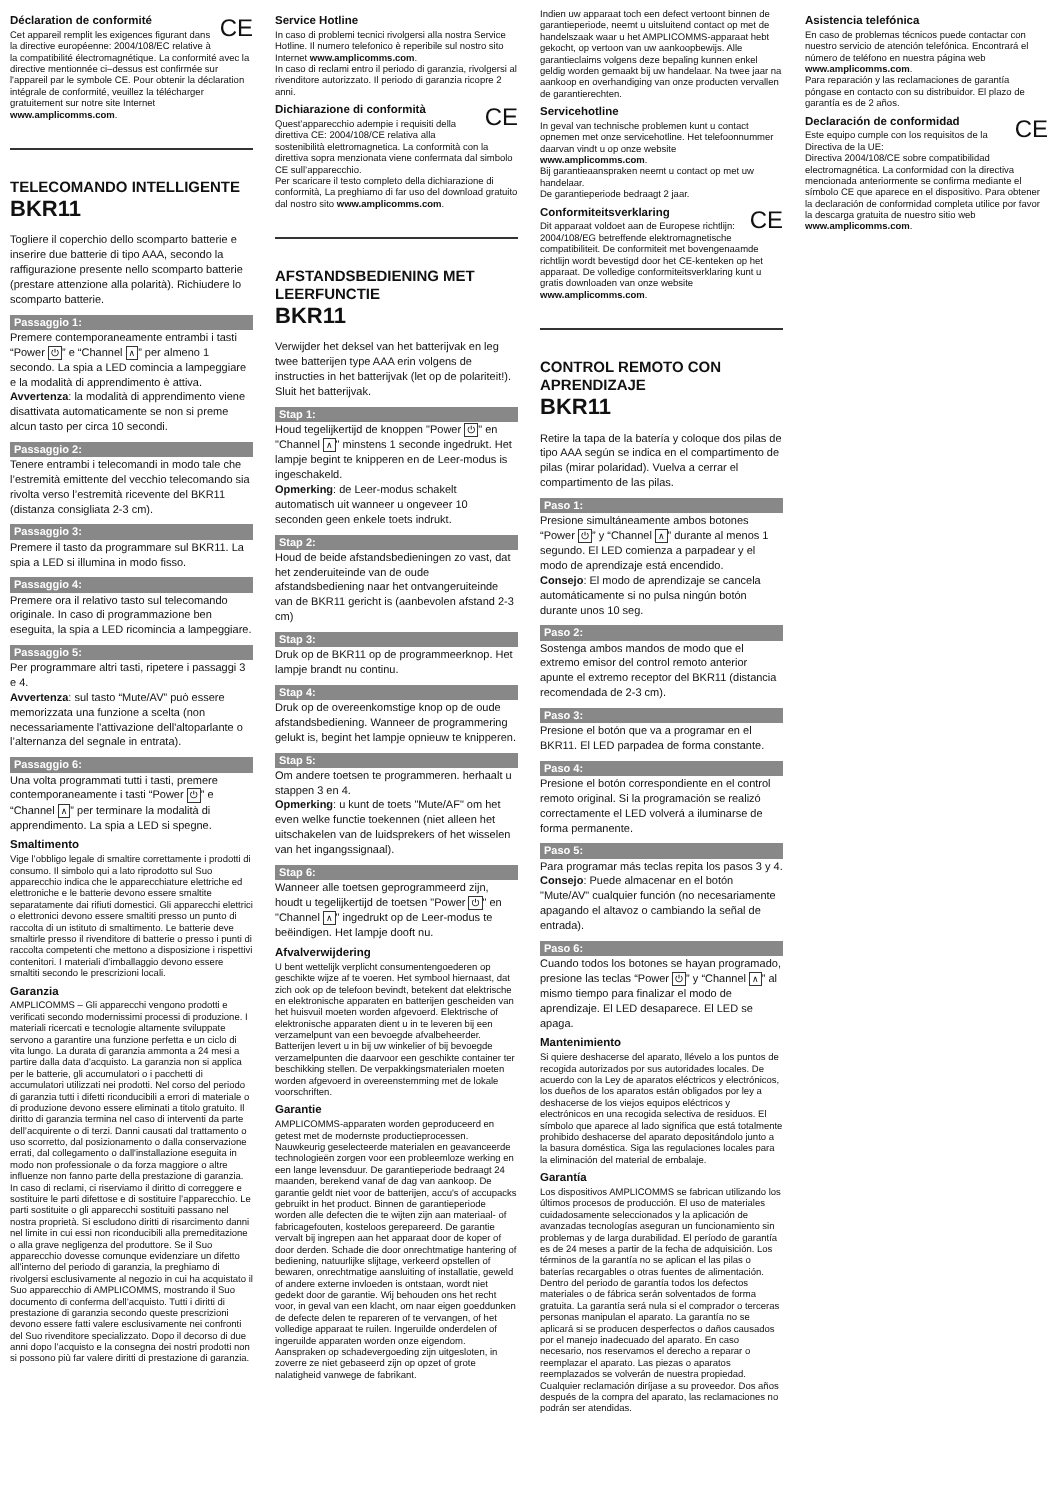Déclaration de conformité CE
Cet appareil remplit les exigences figurant dans la directive européenne: 2004/108/EC relative à la compatibilité électromagnétique. La conformité avec la directive mentionnée ci–dessus est confirmée sur l'appareil par le symbole CE. Pour obtenir la déclaration intégrale de conformité, veuillez la télécharger gratuitement sur notre site Internet www.amplicomms.com.
TELECOMANDO INTELLIGENTE
BKR11
Togliere il coperchio dello scomparto batterie e inserire due batterie di tipo AAA, secondo la raffigurazione presente nello scomparto batterie (prestare attenzione alla polarità). Richiudere lo scomparto batterie.
Passaggio 1:
Premere contemporaneamente entrambi i tasti “Power ⏻” e “Channel ∧” per almeno 1 secondo. La spia a LED comincia a lampeggiare e la modalità di apprendimento è attiva.
Avvertenza: la modalità di apprendimento viene disattivata automaticamente se non si preme alcun tasto per circa 10 secondi.
Passaggio 2:
Tenere entrambi i telecomandi in modo tale che l’estremità emittente del vecchio telecomando sia rivolta verso l’estremità ricevente del BKR11 (distanza consigliata 2-3 cm).
Passaggio 3:
Premere il tasto da programmare sul BKR11. La spia a LED si illumina in modo fisso.
Passaggio 4:
Premere ora il relativo tasto sul telecomando originale. In caso di programmazione ben eseguita, la spia a LED ricomincia a lampeggiare.
Passaggio 5:
Per programmare altri tasti, ripetere i passaggi 3 e 4.
Avvertenza: sul tasto “Mute/AV” può essere memorizzata una funzione a scelta (non necessariamente l'attivazione dell'altoparlante o l’alternanza del segnale in entrata).
Passaggio 6:
Una volta programmati tutti i tasti, premere contemporaneamente i tasti “Power ⏻” e “Channel ∧” per terminare la modalità di apprendimento. La spia a LED si spegne.
Smaltimento
Vige l’obbligo legale di smaltire correttamente i prodotti di consumo. Il simbolo qui a lato riprodotto sul Suo apparecchio indica che le apparecchiature elettriche ed elettroniche e le batterie devono essere smaltite separatamente dai rifiuti domestici. Gli apparecchi elettrici o elettronici devono essere smaltiti presso un punto di raccolta di un istituto di smaltimento. Le batterie deve smaltirle presso il rivenditore di batterie o presso i punti di raccolta competenti che mettono a disposizione i rispettivi contenitori. I materiali d’imballaggio devono essere smaltiti secondo le prescrizioni locali.
Garanzia
AMPLICOMMS – Gli apparecchi vengono prodotti e verificati secondo modernissimi processi di produzione. I materiali ricercati e tecnologie altamente sviluppate servono a garantire una funzione perfetta e un ciclo di vita lungo. La durata di garanzia ammonta a 24 mesi a partire dalla data d’acquisto. La garanzia non si applica per le batterie, gli accumulatori o i pacchetti di accumulatori utilizzati nei prodotti. Nel corso del periodo di garanzia tutti i difetti riconducibili a errori di materiale o di produzione devono essere eliminati a titolo gratuito. Il diritto di garanzia termina nel caso di interventi da parte dell’acquirente o di terzi. Danni causati dal trattamento o uso scorretto, dal posizionamento o dalla conservazione errati, dal collegamento o dall'installazione eseguita in modo non professionale o da forza maggiore o altre influenze non fanno parte della prestazione di garanzia. In caso di reclami, ci riserviamo il diritto di correggere e sostituire le parti difettose e di sostituire l’apparecchio. Le parti sostituite o gli apparecchi sostituiti passano nel nostra proprietà. Si escludono diritti di risarcimento danni nel limite in cui essi non riconducibili alla premeditazione o alla grave negligenza del produttore. Se il Suo apparecchio dovesse comunque evidenziare un difetto all’interno del periodo di garanzia, la preghiamo di rivolgersi esclusivamente al negozio in cui ha acquistato il Suo apparecchio di AMPLICOMMS, mostrando il Suo documento di conferma dell’acquisto. Tutti i diritti di prestazione di garanzia secondo queste prescrizioni devono essere fatti valere esclusivamente nei confronti del Suo rivenditore specializzato. Dopo il decorso di due anni dopo l’acquisto e la consegna dei nostri prodotti non si possono più far valere diritti di prestazione di garanzia.
Service Hotline
In caso di problemi tecnici rivolgersi alla nostra Service Hotline. Il numero telefonico è reperibile sul nostro sito Internet www.amplicomms.com.
In caso di reclami entro il periodo di garanzia, rivolgersi al rivenditore autorizzato. Il periodo di garanzia ricopre 2 anni.
Dichiarazione di conformità CE
Quest’apparecchio adempie i requisiti della direttiva CE: 2004/108/CE relativa alla sostenibilità elettromagnetica. La conformità con la direttiva sopra menzionata viene confermata dal simbolo CE sull’apparecchio.
Per scaricare il testo completo della dichiarazione di conformità, La preghiamo di far uso del download gratuito dal nostro sito www.amplicomms.com.
AFSTANDSBEDIENING MET LEERFUNCTIE
BKR11
Verwijder het deksel van het batterijvak en leg twee batterijen type AAA erin volgens de instructies in het batterijvak (let op de polariteit!). Sluit het batterijvak.
Stap 1:
Houd tegelijkertijd de knoppen "Power ⏻" en "Channel ∧" minstens 1 seconde ingedrukt. Het lampje begint te knipperen en de Leer-modus is ingeschakeld.
Opmerking: de Leer-modus schakelt automatisch uit wanneer u ongeveer 10 seconden geen enkele toets indrukt.
Stap 2:
Houd de beide afstandsbedieningen zo vast, dat het zenderuiteinde van de oude afstandsbediening naar het ontvangeruiteinde van de BKR11 gericht is (aanbevolen afstand 2-3 cm)
Stap 3:
Druk op de BKR11 op de programmeerknop. Het lampje brandt nu continu.
Stap 4:
Druk op de overeenkomstige knop op de oude afstandsbediening. Wanneer de programmering gelukt is, begint het lampje opnieuw te knipperen.
Stap 5:
Om andere toetsen te programmeren. herhaalt u stappen 3 en 4.
Opmerking: u kunt de toets "Mute/AF" om het even welke functie toekennen (niet alleen het uitschakelen van de luidsprekers of het wisselen van het ingangssignaal).
Stap 6:
Wanneer alle toetsen geprogrammeerd zijn, houdt u tegelijkertijd de toetsen "Power ⏻" en "Channel ∧" ingedrukt op de Leer-modus te beëindigen. Het lampje dooft nu.
Afvalverwijdering
U bent wettelijk verplicht consumentengoederen op geschikte wijze af te voeren. Het symbool hiernaast, dat zich ook op de telefoon bevindt, betekent dat elektrische en elektronische apparaten en batterijen gescheiden van het huisvuil moeten worden afgevoerd. Elektrische of elektronische apparaten dient u in te leveren bij een verzamelpunt van een bevoegde afvalbeheerder. Batterijen levert u in bij uw winkelier of bij bevoegde verzamelpunten die daarvoor een geschikte container ter beschikking stellen. De verpakkingsmaterialen moeten worden afgevoerd in overeenstemming met de lokale voorschriften.
Garantie
AMPLICOMMS-apparaten worden geproduceerd en getest met de modernste productieprocessen. Nauwkeurig geselecteerde materialen en geavanceerde technologieën zorgen voor een probleemloze werking en een lange levensduur. De garantieperiode bedraagt 24 maanden, berekend vanaf de dag van aankoop. De garantie geldt niet voor de batterijen, accu's of accupacks gebruikt in het product. Binnen de garantieperiode worden alle defecten die te wijten zijn aan materiaal- of fabricagefouten, kosteloos gerepareerd. De garantie vervalt bij ingrepen aan het apparaat door de koper of door derden. Schade die door onrechtmatige hantering of bediening, natuurlijke slijtage, verkeerd opstellen of bewaren, onrechtmatige aansluiting of installatie, geweld of andere externe invloeden is ontstaan, wordt niet gedekt door de garantie. Wij behouden ons het recht voor, in geval van een klacht, om naar eigen goeddunken de defecte delen te repareren of te vervangen, of het volledige apparaat te ruilen. Ingeruilde onderdelen of ingeruilde apparaten worden onze eigendom. Aanspraken op schadevergoeding zijn uitgesloten, in zoverre ze niet gebaseerd zijn op opzet of grote nalatigheid vanwege de fabrikant.
Indien uw apparaat toch een defect vertoont binnen de garantieperiode, neemt u uitsluitend contact op met de handelszaak waar u het AMPLICOMMS-apparaat hebt gekocht, op vertoon van uw aankoopbewijs. Alle garantieclaims volgens deze bepaling kunnen enkel geldig worden gemaakt bij uw handelaar. Na twee jaar na aankoop en overhandiging van onze producten vervallen de garantierechten.
Servicehotline
In geval van technische problemen kunt u contact opnemen met onze servicehotline. Het telefoonnummer daarvan vindt u op onze website www.amplicomms.com.
Bij garantieaanspraken neemt u contact op met uw handelaar.
De garantieperiode bedraagt 2 jaar.
Conformiteitsverklaring CE
Dit apparaat voldoet aan de Europese richtlijn: 2004/108/EG betreffende elektromagnetische compatibiliteit. De conformiteit met bovengenaamde richtlijn wordt bevestigd door het CE-kenteken op het apparaat. De volledige conformiteitsverklaring kunt u gratis downloaden van onze website www.amplicomms.com.
CONTROL REMOTO CON APRENDIZAJE
BKR11
Retire la tapa de la batería y coloque dos pilas de tipo AAA según se indica en el compartimento de pilas (mirar polaridad). Vuelva a cerrar el compartimento de las pilas.
Paso 1:
Presione simultáneamente ambos botones “Power ⏻” y “Channel ∧” durante al menos 1 segundo. El LED comienza a parpadear y el modo de aprendizaje está encendido.
Consejo: El modo de aprendizaje se cancela automáticamente si no pulsa ningún botón durante unos 10 seg.
Paso 2:
Sostenga ambos mandos de modo que el extremo emisor del control remoto anterior apunte el extremo receptor del BKR11 (distancia recomendada de 2-3 cm).
Paso 3:
Presione el botón que va a programar en el BKR11. El LED parpadea de forma constante.
Paso 4:
Presione el botón correspondiente en el control remoto original. Si la programación se realizó correctamente el LED volverá a iluminarse de forma permanente.
Paso 5:
Para programar más teclas repita los pasos 3 y 4.
Consejo: Puede almacenar en el botón "Mute/AV" cualquier función (no necesariamente apagando el altavoz o cambiando la señal de entrada).
Paso 6:
Cuando todos los botones se hayan programado, presione las teclas “Power ⏻” y “Channel ∧” al mismo tiempo para finalizar el modo de aprendizaje. El LED desaparece. El LED se apaga.
Mantenimiento
Si quiere deshacerse del aparato, llévelo a los puntos de recogida autorizados por sus autoridades locales. De acuerdo con la Ley de aparatos eléctricos y electrónicos, los dueños de los aparatos están obligados por ley a deshacerse de los viejos equipos eléctricos y electrónicos en una recogida selectiva de residuos. El símbolo que aparece al lado significa que está totalmente prohibido deshacerse del aparato depositándolo junto a la basura doméstica. Siga las regulaciones locales para la eliminación del material de embalaje.
Garantía
Los dispositivos AMPLICOMMS se fabrican utilizando los últimos procesos de producción. El uso de materiales cuidadosamente seleccionados y la aplicación de avanzadas tecnologías aseguran un funcionamiento sin problemas y de larga durabilidad. El período de garantía es de 24 meses a partir de la fecha de adquisición. Los términos de la garantía no se aplican el las pilas o baterías recargables o otras fuentes de alimentación. Dentro del periodo de garantía todos los defectos materiales o de fábrica serán solventados de forma gratuita. La garantía será nula si el comprador o terceras personas manipulan el aparato. La garantía no se aplicará si se producen desperfectos o daños causados por el manejo inadecuado del aparato. En caso necesario, nos reservamos el derecho a reparar o reemplazar el aparato. Las piezas o aparatos reemplazados se volverán de nuestra propiedad. Cualquier reclamación diríjase a su proveedor. Dos años después de la compra del aparato, las reclamaciones no podrán ser atendidas.
Asistencia telefónica
En caso de problemas técnicos puede contactar con nuestro servicio de atención telefónica. Encontrará el número de teléfono en nuestra página web www.amplicomms.com.
Para reparación y las reclamaciones de garantía póngase en contacto con su distribuidor. El plazo de garantía es de 2 años.
Declaración de conformidad CE
Este equipo cumple con los requisitos de la Directiva de la UE:
Directiva 2004/108/CE sobre compatibilidad electromagnética. La conformidad con la directiva mencionada anteriormente se confirma mediante el símbolo CE que aparece en el dispositivo. Para obtener la declaración de conformidad completa utilice por favor la descarga gratuita de nuestro sitio web www.amplicomms.com.